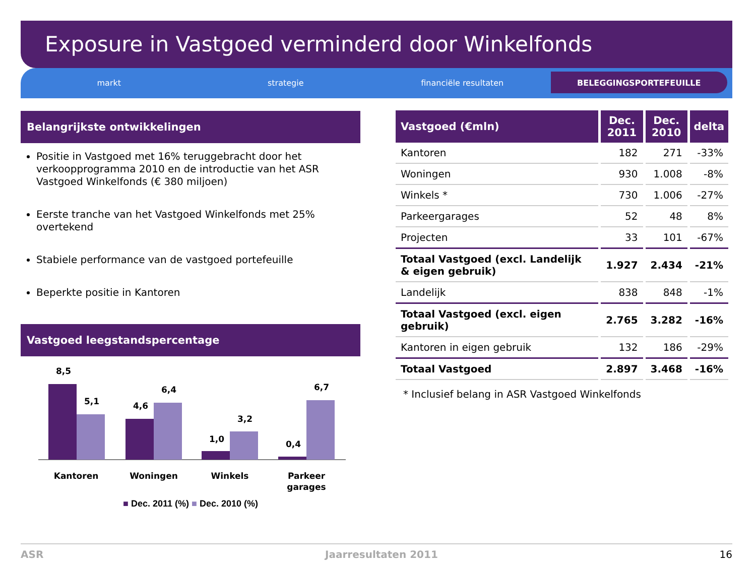Exposure in Vastgoed verminderd door Winkelfonds
markt strategie financiële resultaten BELEGGINGSPORTEFEUILLE
Belangrijkste ontwikkelingen
Positie in Vastgoed met 16% teruggebracht door het verkoopprogramma 2010 en de introductie van het ASR Vastgoed Winkelfonds (€ 380 miljoen)
Eerste tranche van het Vastgoed Winkelfonds met 25% overtekend
Stabiele performance van de vastgoed portefeuille
Beperkte positie in Kantoren
Vastgoed leegstandspercentage
8,5
5,1
4,6
6,4
1,0
3,2
0,4
6,7
Kantoren
Woningen
Winkels
Parkeer
garages
■ Dec. 2011 (%) ■ Dec. 2010 (%)
| Vastgoed (€mln) | Dec. 2011 | Dec. 2010 | delta |
| --- | --- | --- | --- |
| Kantoren | 182 | 271 | -33% |
| Woningen | 930 | 1.008 | -8% |
| Winkels * | 730 | 1.006 | -27% |
| Parkeergarages | 52 | 48 | 8% |
| Projecten | 33 | 101 | -67% |
| Totaal Vastgoed (excl. Landelijk & eigen gebruik) | 1.927 | 2.434 | -21% |
| Landelijk | 838 | 848 | -1% |
| Totaal Vastgoed (excl. eigen gebruik) | 2.765 | 3.282 | -16% |
| Kantoren in eigen gebruik | 132 | 186 | -29% |
| Totaal Vastgoed | 2.897 | 3.468 | -16% |
* Inclusief belang in ASR Vastgoed Winkelfonds
ASR Jaarresultaten 2011 16